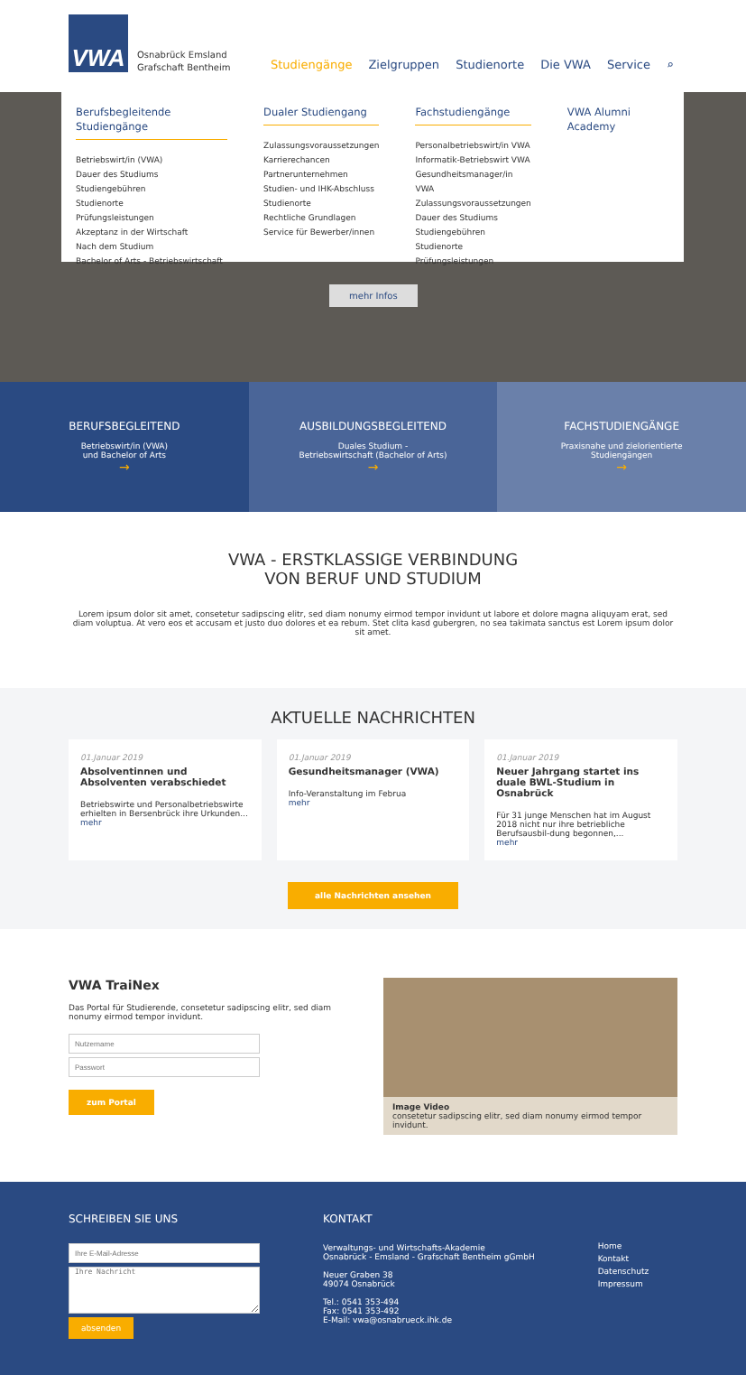VWA
Osnabrück Emsland
Grafschaft Bentheim
Studiengänge Zielgruppen Studienorte Die VWA Service ⌕
Berufsbegleitende Studiengänge
Betriebswirt/in (VWA)
Dauer des Studiums
Studiengebühren
Studienorte
Prüfungsleistungen
Akzeptanz in der Wirtschaft
Nach dem Studium
Bachelor of Arts - Betriebswirtschaft
Dualer Studiengang
Zulassungsvoraussetzungen
Karrierechancen
Partnerunternehmen
Studien- und IHK-Abschluss
Studienorte
Rechtliche Grundlagen
Service für Bewerber/innen
Fachstudiengänge
Personalbetriebswirt/in VWA
Informatik-Betriebswirt VWA
Gesundheitsmanager/in VWA
Zulassungsvoraussetzungen
Dauer des Studiums
Studiengebühren
Studienorte
Prüfungsleistungen
VWA Alumni Academy
mehr Infos
BERUFSBEGLEITEND
Betriebswirt/in (VWA)
und Bachelor of Arts
→
AUSBILDUNGSBEGLEITEND
Duales Studium -
Betriebswirtschaft (Bachelor of Arts)
→
FACHSTUDIENGÄNGE
Praxisnahe und zielorientierte
Studiengängen
→
VWA - ERSTKLASSIGE VERBINDUNG
VON BERUF UND STUDIUM
Lorem ipsum dolor sit amet, consetetur sadipscing elitr, sed diam nonumy eirmod tempor invidunt ut labore et dolore magna aliquyam erat, sed diam voluptua. At vero eos et accusam et justo duo dolores et ea rebum. Stet clita kasd gubergren, no sea takimata sanctus est Lorem ipsum dolor sit amet.
AKTUELLE NACHRICHTEN
01.Januar 2019
Absolventinnen und Absolventen verabschiedet
Betriebswirte und Personalbetriebswirte erhielten in Bersenbrück ihre Urkunden...
mehr
01.Januar 2019
Gesundheitsmanager (VWA)
Info-Veranstaltung im Februa
mehr
01.Januar 2019
Neuer Jahrgang startet ins duale BWL-Studium in Osnabrück
Für 31 junge Menschen hat im August 2018 nicht nur ihre betriebliche Berufsausbil-dung begonnen,...
mehr
alle Nachrichten ansehen
VWA TraiNex
Das Portal für Studierende, consetetur sadipscing elitr, sed diam nonumy eirmod tempor invidunt.
zum Portal
Image Video
consetetur sadipscing elitr, sed diam nonumy eirmod tempor invidunt.
SCHREIBEN SIE UNS
absenden
KONTAKT
Verwaltungs- und Wirtschafts-Akademie
Osnabrück - Emsland - Grafschaft Bentheim gGmbH
Neuer Graben 38
49074 Osnabrück
Tel.: 0541 353-494
Fax: 0541 353-492
E-Mail: vwa@osnabrueck.ihk.de
Home
Kontakt
Datenschutz
Impressum